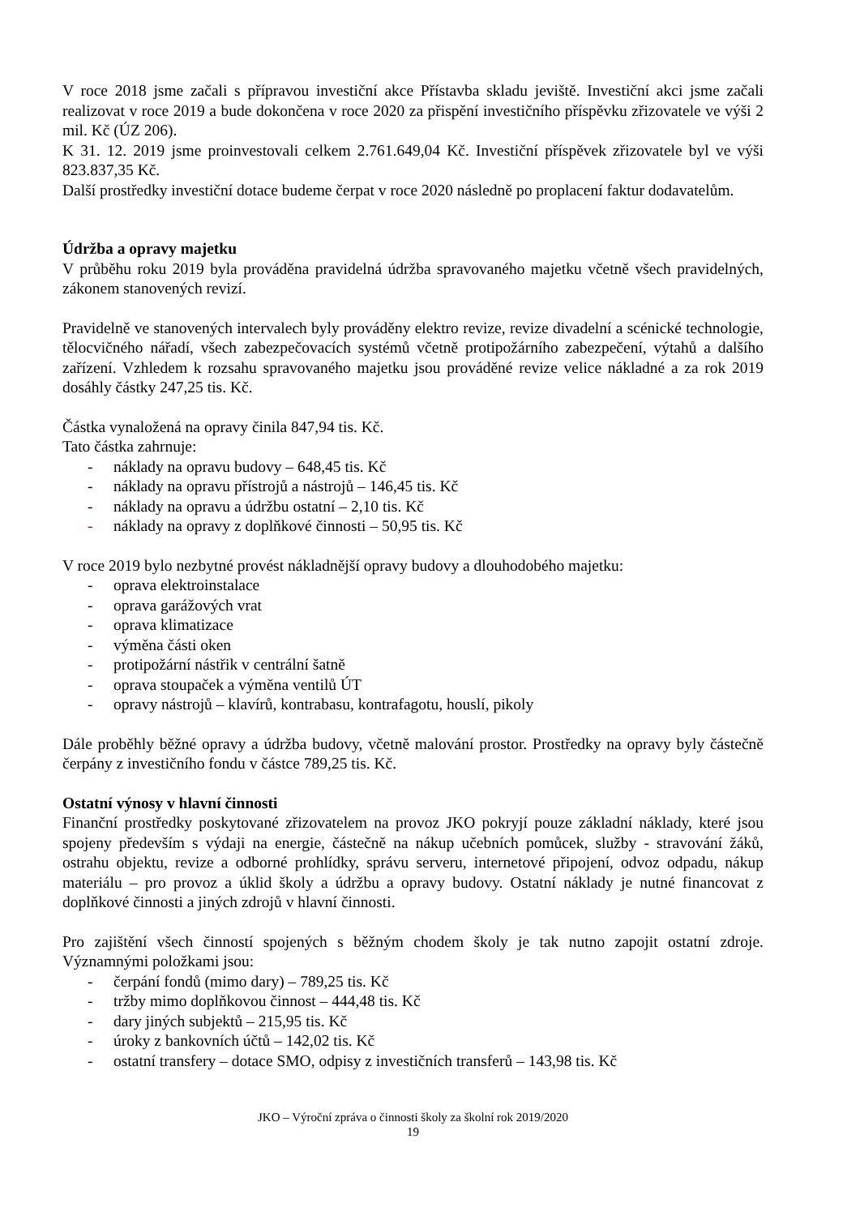V roce 2018 jsme začali s přípravou investiční akce Přístavba skladu jeviště. Investiční akci jsme začali realizovat v roce 2019 a bude dokončena v roce 2020 za přispění investičního příspěvku zřizovatele ve výši 2 mil. Kč (ÚZ 206).
K 31. 12. 2019 jsme proinvestovali celkem 2.761.649,04 Kč. Investiční příspěvek zřizovatele byl ve výši 823.837,35 Kč.
Další prostředky investiční dotace budeme čerpat v roce 2020 následně po proplacení faktur dodavatelům.
Údržba a opravy majetku
V průběhu roku 2019 byla prováděna pravidelná údržba spravovaného majetku včetně všech pravidelných, zákonem stanovených revizí.
Pravidelně ve stanovených intervalech byly prováděny elektro revize, revize divadelní a scénické technologie, tělocvičného nářadí, všech zabezpečovacích systémů včetně protipožárního zabezpečení, výtahů a dalšího zařízení. Vzhledem k rozsahu spravovaného majetku jsou prováděné revize velice nákladné a za rok 2019 dosáhly částky 247,25 tis. Kč.
Částka vynaložená na opravy činila 847,94 tis. Kč.
Tato částka zahrnuje:
- náklady na opravu budovy – 648,45 tis. Kč
- náklady na opravu přístrojů a nástrojů – 146,45 tis. Kč
- náklady na opravu a údržbu ostatní – 2,10 tis. Kč
- náklady na opravy z doplňkové činnosti – 50,95 tis. Kč
V roce 2019 bylo nezbytné provést nákladnější opravy budovy a dlouhodobého majetku:
- oprava elektroinstalace
- oprava garážových vrat
- oprava klimatizace
- výměna části oken
- protipožární nástřik v centrální šatně
- oprava stoupaček a výměna ventilů ÚT
- opravy nástrojů – klavírů, kontrabasu, kontrafagotu, houslí, pikoly
Dále proběhly běžné opravy a údržba budovy, včetně malování prostor. Prostředky na opravy byly částečně čerpány z investičního fondu v částce 789,25 tis. Kč.
Ostatní výnosy v hlavní činnosti
Finanční prostředky poskytované zřizovatelem na provoz JKO pokryjí pouze základní náklady, které jsou spojeny především s výdaji na energie, částečně na nákup učebních pomůcek, služby - stravování žáků, ostrahu objektu, revize a odborné prohlídky, správu serveru, internetové připojení, odvoz odpadu, nákup materiálu – pro provoz a úklid školy a údržbu a opravy budovy. Ostatní náklady je nutné financovat z doplňkové činnosti a jiných zdrojů v hlavní činnosti.
Pro zajištění všech činností spojených s běžným chodem školy je tak nutno zapojit ostatní zdroje. Významnými položkami jsou:
- čerpání fondů (mimo dary) – 789,25 tis. Kč
- tržby mimo doplňkovou činnost – 444,48 tis. Kč
- dary jiných subjektů – 215,95 tis. Kč
- úroky z bankovních účtů – 142,02 tis. Kč
- ostatní transfery – dotace SMO, odpisy z investičních transferů – 143,98 tis. Kč
JKO – Výroční zpráva o činnosti školy za školní rok 2019/2020
19